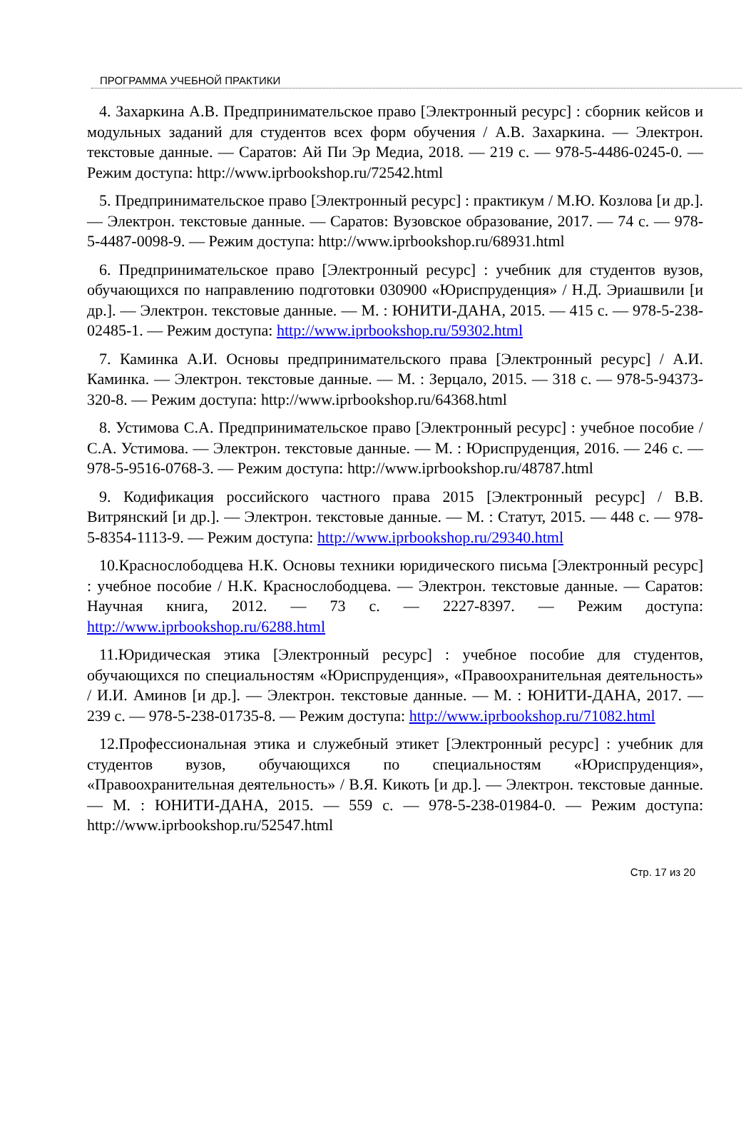ПРОГРАММА УЧЕБНОЙ ПРАКТИКИ
4. Захаркина А.В. Предпринимательское право [Электронный ресурс] : сборник кейсов и модульных заданий для студентов всех форм обучения / А.В. Захаркина. — Электрон. текстовые данные. — Саратов: Ай Пи Эр Медиа, 2018. — 219 с. — 978-5-4486-0245-0. — Режим доступа: http://www.iprbookshop.ru/72542.html
5. Предпринимательское право [Электронный ресурс] : практикум / М.Ю. Козлова [и др.]. — Электрон. текстовые данные. — Саратов: Вузовское образование, 2017. — 74 с. — 978-5-4487-0098-9. — Режим доступа: http://www.iprbookshop.ru/68931.html
6. Предпринимательское право [Электронный ресурс] : учебник для студентов вузов, обучающихся по направлению подготовки 030900 «Юриспруденция» / Н.Д. Эриашвили [и др.]. — Электрон. текстовые данные. — М. : ЮНИТИ-ДАНА, 2015. — 415 с. — 978-5-238-02485-1. — Режим доступа: http://www.iprbookshop.ru/59302.html
7. Каминка А.И. Основы предпринимательского права [Электронный ресурс] / А.И. Каминка. — Электрон. текстовые данные. — М. : Зерцало, 2015. — 318 с. — 978-5-94373-320-8. — Режим доступа: http://www.iprbookshop.ru/64368.html
8. Устимова С.А. Предпринимательское право [Электронный ресурс] : учебное пособие / С.А. Устимова. — Электрон. текстовые данные. — М. : Юриспруденция, 2016. — 246 с. — 978-5-9516-0768-3. — Режим доступа: http://www.iprbookshop.ru/48787.html
9. Кодификация российского частного права 2015 [Электронный ресурс] / В.В. Витрянский [и др.]. — Электрон. текстовые данные. — М. : Статут, 2015. — 448 с. — 978-5-8354-1113-9. — Режим доступа: http://www.iprbookshop.ru/29340.html
10.Краснослободцева Н.К. Основы техники юридического письма [Электронный ресурс] : учебное пособие / Н.К. Краснослободцева. — Электрон. текстовые данные. — Саратов: Научная книга, 2012. — 73 с. — 2227-8397. — Режим доступа: http://www.iprbookshop.ru/6288.html
11.Юридическая этика [Электронный ресурс] : учебное пособие для студентов, обучающихся по специальностям «Юриспруденция», «Правоохранительная деятельность» / И.И. Аминов [и др.]. — Электрон. текстовые данные. — М. : ЮНИТИ-ДАНА, 2017. — 239 с. — 978-5-238-01735-8. — Режим доступа: http://www.iprbookshop.ru/71082.html
12.Профессиональная этика и служебный этикет [Электронный ресурс] : учебник для студентов вузов, обучающихся по специальностям «Юриспруденция», «Правоохранительная деятельность» / В.Я. Кикоть [и др.]. — Электрон. текстовые данные. — М. : ЮНИТИ-ДАНА, 2015. — 559 с. — 978-5-238-01984-0. — Режим доступа: http://www.iprbookshop.ru/52547.html
Стр. 17 из 20